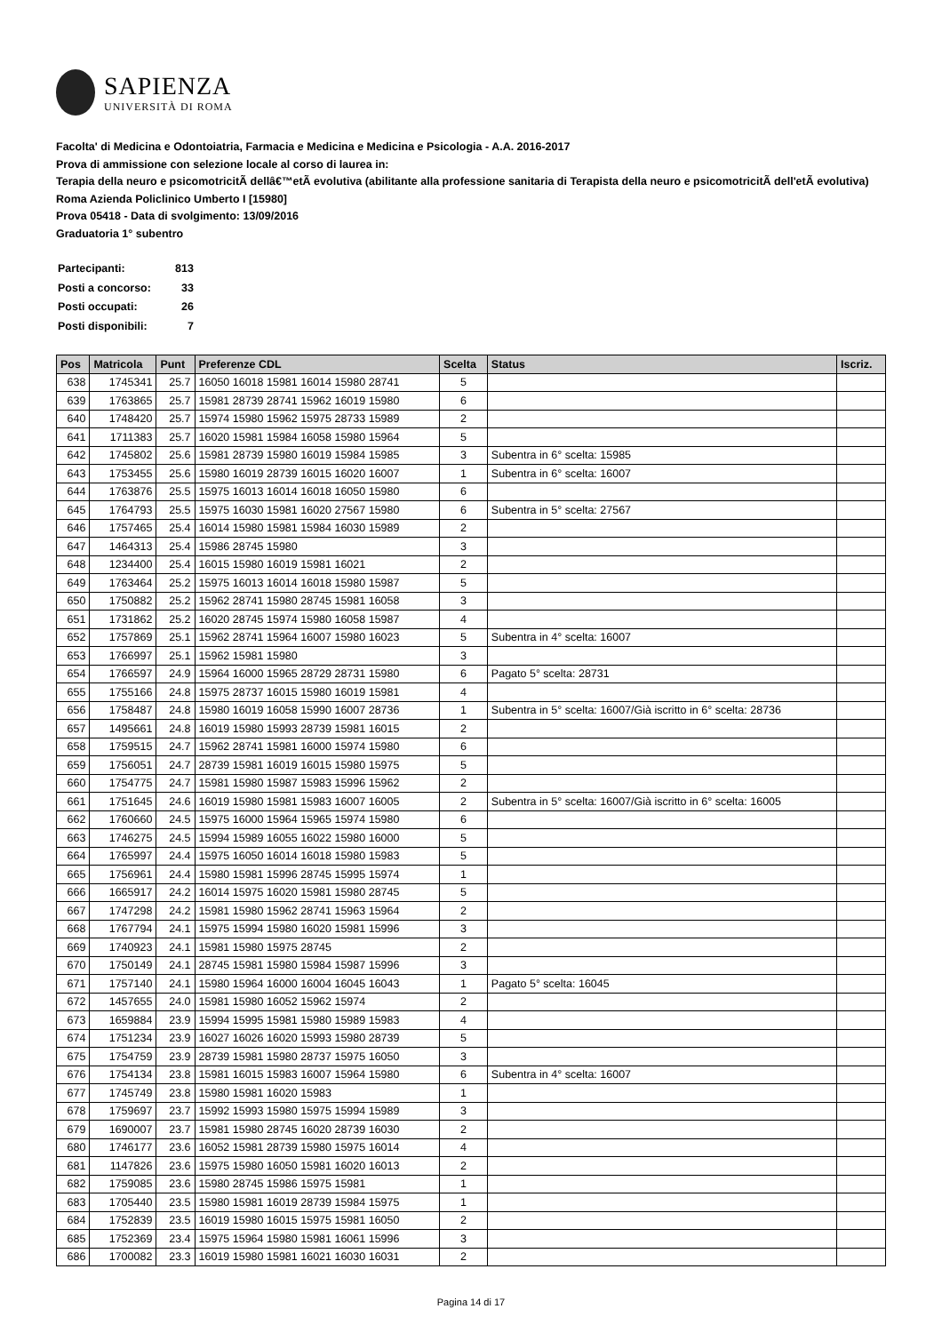SAPIENZA
UNIVERSITÀ DI ROMA
Facolta' di Medicina e Odontoiatria, Farmacia e Medicina e Medicina e Psicologia - A.A. 2016-2017
Prova di ammissione con selezione locale al corso di laurea in:
Terapia della neuro e psicomotricitÃ dellâ€™etÃ evolutiva (abilitante alla professione sanitaria di Terapista della neuro e psicomotricitÃ dell'etÃ evolutiva) Roma Azienda Policlinico Umberto I [15980]
Prova 05418 - Data di svolgimento: 13/09/2016
Graduatoria 1° subentro
| Partecipanti: | 813 |
| Posti a concorso: | 33 |
| Posti occupati: | 26 |
| Posti disponibili: | 7 |
| Pos | Matricola | Punt | Preferenze CDL | Scelta | Status | Iscriz. |
| --- | --- | --- | --- | --- | --- | --- |
| 638 | 1745341 | 25.7 | 16050 16018 15981 16014 15980 28741 | 5 | | |
| 639 | 1763865 | 25.7 | 15981 28739 28741 15962 16019 15980 | 6 | | |
| 640 | 1748420 | 25.7 | 15974 15980 15962 15975 28733 15989 | 2 | | |
| 641 | 1711383 | 25.7 | 16020 15981 15984 16058 15980 15964 | 5 | | |
| 642 | 1745802 | 25.6 | 15981 28739 15980 16019 15984 15985 | 3 | Subentra in 6° scelta: 15985 | |
| 643 | 1753455 | 25.6 | 15980 16019 28739 16015 16020 16007 | 1 | Subentra in 6° scelta: 16007 | |
| 644 | 1763876 | 25.5 | 15975 16013 16014 16018 16050 15980 | 6 | | |
| 645 | 1764793 | 25.5 | 15975 16030 15981 16020 27567 15980 | 6 | Subentra in 5° scelta: 27567 | |
| 646 | 1757465 | 25.4 | 16014 15980 15981 15984 16030 15989 | 2 | | |
| 647 | 1464313 | 25.4 | 15986 28745 15980 | 3 | | |
| 648 | 1234400 | 25.4 | 16015 15980 16019 15981 16021 | 2 | | |
| 649 | 1763464 | 25.2 | 15975 16013 16014 16018 15980 15987 | 5 | | |
| 650 | 1750882 | 25.2 | 15962 28741 15980 28745 15981 16058 | 3 | | |
| 651 | 1731862 | 25.2 | 16020 28745 15974 15980 16058 15987 | 4 | | |
| 652 | 1757869 | 25.1 | 15962 28741 15964 16007 15980 16023 | 5 | Subentra in 4° scelta: 16007 | |
| 653 | 1766997 | 25.1 | 15962 15981 15980 | 3 | | |
| 654 | 1766597 | 24.9 | 15964 16000 15965 28729 28731 15980 | 6 | Pagato 5° scelta: 28731 | |
| 655 | 1755166 | 24.8 | 15975 28737 16015 15980 16019 15981 | 4 | | |
| 656 | 1758487 | 24.8 | 15980 16019 16058 15990 16007 28736 | 1 | Subentra in 5° scelta: 16007/Già iscritto in 6° scelta: 28736 | |
| 657 | 1495661 | 24.8 | 16019 15980 15993 28739 15981 16015 | 2 | | |
| 658 | 1759515 | 24.7 | 15962 28741 15981 16000 15974 15980 | 6 | | |
| 659 | 1756051 | 24.7 | 28739 15981 16019 16015 15980 15975 | 5 | | |
| 660 | 1754775 | 24.7 | 15981 15980 15987 15983 15996 15962 | 2 | | |
| 661 | 1751645 | 24.6 | 16019 15980 15981 15983 16007 16005 | 2 | Subentra in 5° scelta: 16007/Già iscritto in 6° scelta: 16005 | |
| 662 | 1760660 | 24.5 | 15975 16000 15964 15965 15974 15980 | 6 | | |
| 663 | 1746275 | 24.5 | 15994 15989 16055 16022 15980 16000 | 5 | | |
| 664 | 1765997 | 24.4 | 15975 16050 16014 16018 15980 15983 | 5 | | |
| 665 | 1756961 | 24.4 | 15980 15981 15996 28745 15995 15974 | 1 | | |
| 666 | 1665917 | 24.2 | 16014 15975 16020 15981 15980 28745 | 5 | | |
| 667 | 1747298 | 24.2 | 15981 15980 15962 28741 15963 15964 | 2 | | |
| 668 | 1767794 | 24.1 | 15975 15994 15980 16020 15981 15996 | 3 | | |
| 669 | 1740923 | 24.1 | 15981 15980 15975 28745 | 2 | | |
| 670 | 1750149 | 24.1 | 28745 15981 15980 15984 15987 15996 | 3 | | |
| 671 | 1757140 | 24.1 | 15980 15964 16000 16004 16045 16043 | 1 | Pagato 5° scelta: 16045 | |
| 672 | 1457655 | 24.0 | 15981 15980 16052 15962 15974 | 2 | | |
| 673 | 1659884 | 23.9 | 15994 15995 15981 15980 15989 15983 | 4 | | |
| 674 | 1751234 | 23.9 | 16027 16026 16020 15993 15980 28739 | 5 | | |
| 675 | 1754759 | 23.9 | 28739 15981 15980 28737 15975 16050 | 3 | | |
| 676 | 1754134 | 23.8 | 15981 16015 15983 16007 15964 15980 | 6 | Subentra in 4° scelta: 16007 | |
| 677 | 1745749 | 23.8 | 15980 15981 16020 15983 | 1 | | |
| 678 | 1759697 | 23.7 | 15992 15993 15980 15975 15994 15989 | 3 | | |
| 679 | 1690007 | 23.7 | 15981 15980 28745 16020 28739 16030 | 2 | | |
| 680 | 1746177 | 23.6 | 16052 15981 28739 15980 15975 16014 | 4 | | |
| 681 | 1147826 | 23.6 | 15975 15980 16050 15981 16020 16013 | 2 | | |
| 682 | 1759085 | 23.6 | 15980 28745 15986 15975 15981 | 1 | | |
| 683 | 1705440 | 23.5 | 15980 15981 16019 28739 15984 15975 | 1 | | |
| 684 | 1752839 | 23.5 | 16019 15980 16015 15975 15981 16050 | 2 | | |
| 685 | 1752369 | 23.4 | 15975 15964 15980 15981 16061 15996 | 3 | | |
| 686 | 1700082 | 23.3 | 16019 15980 15981 16021 16030 16031 | 2 | | |
Pagina 14 di 17